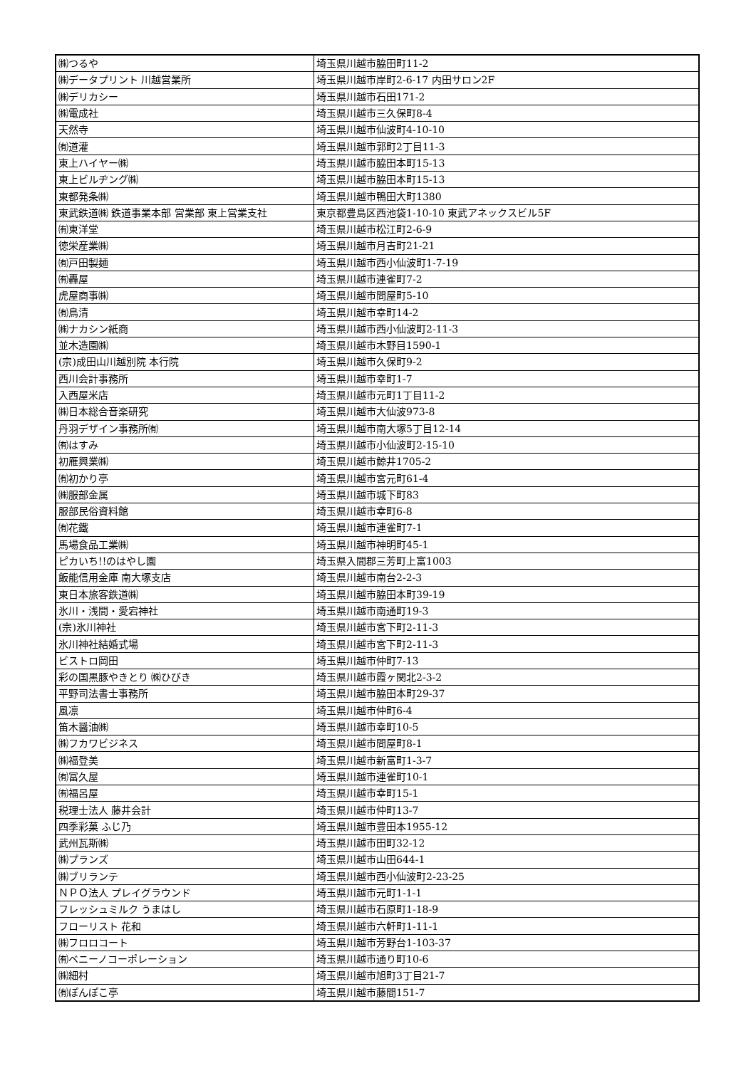| ㈱つるや | 埼玉県川越市脇田町11-2 |
| ㈱データプリント 川越営業所 | 埼玉県川越市岸町2-6-17 内田サロン2F |
| ㈱デリカシー | 埼玉県川越市石田171-2 |
| ㈱電成社 | 埼玉県川越市三久保町8-4 |
| 天然寺 | 埼玉県川越市仙波町4-10-10 |
| ㈲道灌 | 埼玉県川越市郭町2丁目11-3 |
| 東上ハイヤー㈱ | 埼玉県川越市脇田本町15-13 |
| 東上ビルヂング㈱ | 埼玉県川越市脇田本町15-13 |
| 東都発条㈱ | 埼玉県川越市鴨田大町1380 |
| 東武鉄道㈱ 鉄道事業本部 営業部 東上営業支社 | 東京都豊島区西池袋1-10-10 東武アネックスビル5F |
| ㈲東洋堂 | 埼玉県川越市松江町2-6-9 |
| 徳栄産業㈱ | 埼玉県川越市月吉町21-21 |
| ㈲戸田製麺 | 埼玉県川越市西小仙波町1-7-19 |
| ㈲轟屋 | 埼玉県川越市連雀町7-2 |
| 虎屋商事㈱ | 埼玉県川越市問屋町5-10 |
| ㈲鳥清 | 埼玉県川越市幸町14-2 |
| ㈱ナカシン紙商 | 埼玉県川越市西小仙波町2-11-3 |
| 並木造園㈱ | 埼玉県川越市木野目1590-1 |
| (宗)成田山川越別院 本行院 | 埼玉県川越市久保町9-2 |
| 西川会計事務所 | 埼玉県川越市幸町1-7 |
| 入西屋米店 | 埼玉県川越市元町1丁目11-2 |
| ㈱日本総合音楽研究 | 埼玉県川越市大仙波973-8 |
| 丹羽デザイン事務所㈲ | 埼玉県川越市南大塚5丁目12-14 |
| ㈲はすみ | 埼玉県川越市小仙波町2-15-10 |
| 初雁興業㈱ | 埼玉県川越市鯨井1705-2 |
| ㈲初かり亭 | 埼玉県川越市宮元町61-4 |
| ㈱服部金属 | 埼玉県川越市城下町83 |
| 服部民俗資料館 | 埼玉県川越市幸町6-8 |
| ㈲花鐵 | 埼玉県川越市連雀町7-1 |
| 馬場食品工業㈱ | 埼玉県川越市神明町45-1 |
| ピカいち!!のはやし園 | 埼玉県入間郡三芳町上富1003 |
| 飯能信用金庫 南大塚支店 | 埼玉県川越市南台2-2-3 |
| 東日本旅客鉄道㈱ | 埼玉県川越市脇田本町39-19 |
| 氷川・浅間・愛宕神社 | 埼玉県川越市南通町19-3 |
| (宗)氷川神社 | 埼玉県川越市宮下町2-11-3 |
| 氷川神社結婚式場 | 埼玉県川越市宮下町2-11-3 |
| ビストロ岡田 | 埼玉県川越市仲町7-13 |
| 彩の国黒豚やきとり ㈱ひびき | 埼玉県川越市霞ヶ関北2-3-2 |
| 平野司法書士事務所 | 埼玉県川越市脇田本町29-37 |
| 風凛 | 埼玉県川越市仲町6-4 |
| 笛木醤油㈱ | 埼玉県川越市幸町10-5 |
| ㈱フカワビジネス | 埼玉県川越市問屋町8-1 |
| ㈱福登美 | 埼玉県川越市新富町1-3-7 |
| ㈲冨久屋 | 埼玉県川越市連雀町10-1 |
| ㈲福呂屋 | 埼玉県川越市幸町15-1 |
| 税理士法人 藤井会計 | 埼玉県川越市仲町13-7 |
| 四季彩菓 ふじ乃 | 埼玉県川越市豊田本1955-12 |
| 武州瓦斯㈱ | 埼玉県川越市田町32-12 |
| ㈱プランズ | 埼玉県川越市山田644-1 |
| ㈱ブリランテ | 埼玉県川越市西小仙波町2-23-25 |
| ＮＰＯ法人 プレイグラウンド | 埼玉県川越市元町1-1-1 |
| フレッシュミルク うまはし | 埼玉県川越市石原町1-18-9 |
| フローリスト 花和 | 埼玉県川越市六軒町1-11-1 |
| ㈱フロロコート | 埼玉県川越市芳野台1-103-37 |
| ㈲ベニーノコーポレーション | 埼玉県川越市通り町10-6 |
| ㈱細村 | 埼玉県川越市旭町3丁目21-7 |
| ㈲ぽんぽこ亭 | 埼玉県川越市藤間151-7 |